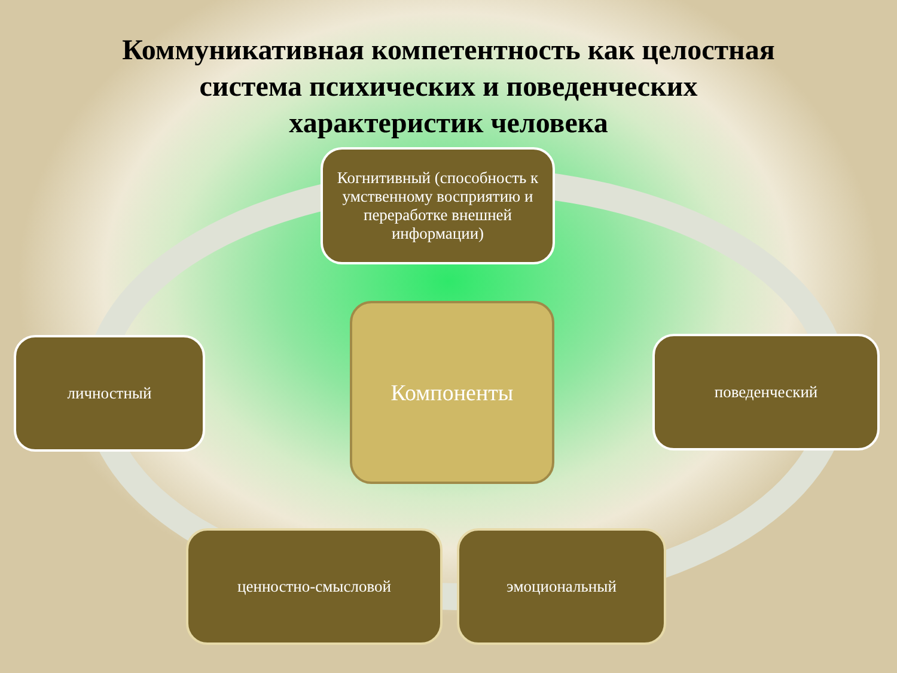Коммуникативная компетентность как целостная система психических и поведенческих характеристик человека
Когнитивный (способность к умственному восприятию и переработке внешней информации)
Компоненты
личностный поведенческий
ценностно-смысловой эмоциональный